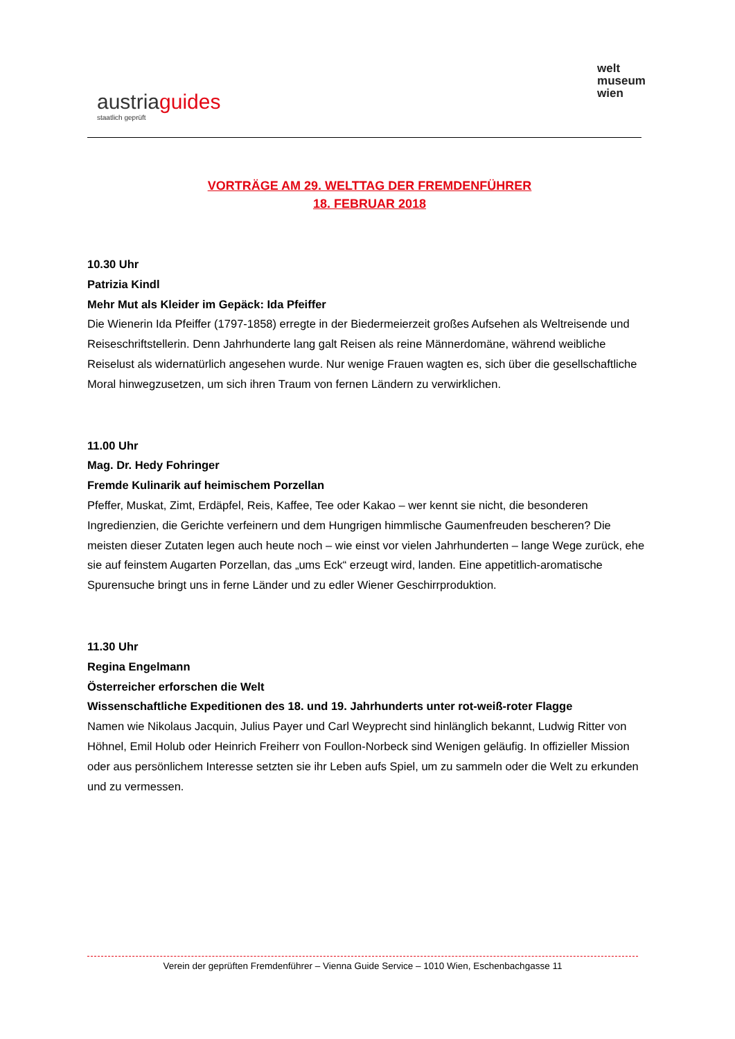austriaguides
staatlich geprüft
welt
museum
wien
VORTRÄGE AM 29. WELTTAG DER FREMDENFÜHRER
18. FEBRUAR 2018
10.30 Uhr
Patrizia Kindl
Mehr Mut als Kleider im Gepäck: Ida Pfeiffer
Die Wienerin Ida Pfeiffer (1797-1858) erregte in der Biedermeierzeit großes Aufsehen als Weltreisende und Reiseschriftstellerin. Denn Jahrhunderte lang galt Reisen als reine Männerdomäne, während weibliche Reiselust als widernatürlich angesehen wurde. Nur wenige Frauen wagten es, sich über die gesellschaftliche Moral hinwegzusetzen, um sich ihren Traum von fernen Ländern zu verwirklichen.
11.00 Uhr
Mag. Dr. Hedy Fohringer
Fremde Kulinarik auf heimischem Porzellan
Pfeffer, Muskat, Zimt, Erdäpfel, Reis, Kaffee, Tee oder Kakao – wer kennt sie nicht, die besonderen Ingredienzien, die Gerichte verfeinern und dem Hungrigen himmlische Gaumenfreuden bescheren? Die meisten dieser Zutaten legen auch heute noch – wie einst vor vielen Jahrhunderten – lange Wege zurück, ehe sie auf feinstem Augarten Porzellan, das „ums Eck“ erzeugt wird, landen. Eine appetitlich-aromatische Spurensuche bringt uns in ferne Länder und zu edler Wiener Geschirrproduktion.
11.30 Uhr
Regina Engelmann
Österreicher erforschen die Welt
Wissenschaftliche Expeditionen des 18. und 19. Jahrhunderts unter rot-weiß-roter Flagge
Namen wie Nikolaus Jacquin, Julius Payer und Carl Weyprecht sind hinlänglich bekannt, Ludwig Ritter von Höhnel, Emil Holub oder Heinrich Freiherr von Foullon-Norbeck sind Wenigen geläufig. In offizieller Mission oder aus persönlichem Interesse setzten sie ihr Leben aufs Spiel, um zu sammeln oder die Welt zu erkunden und zu vermessen.
Verein der geprüften Fremdenführer – Vienna Guide Service – 1010 Wien, Eschenbachgasse 11